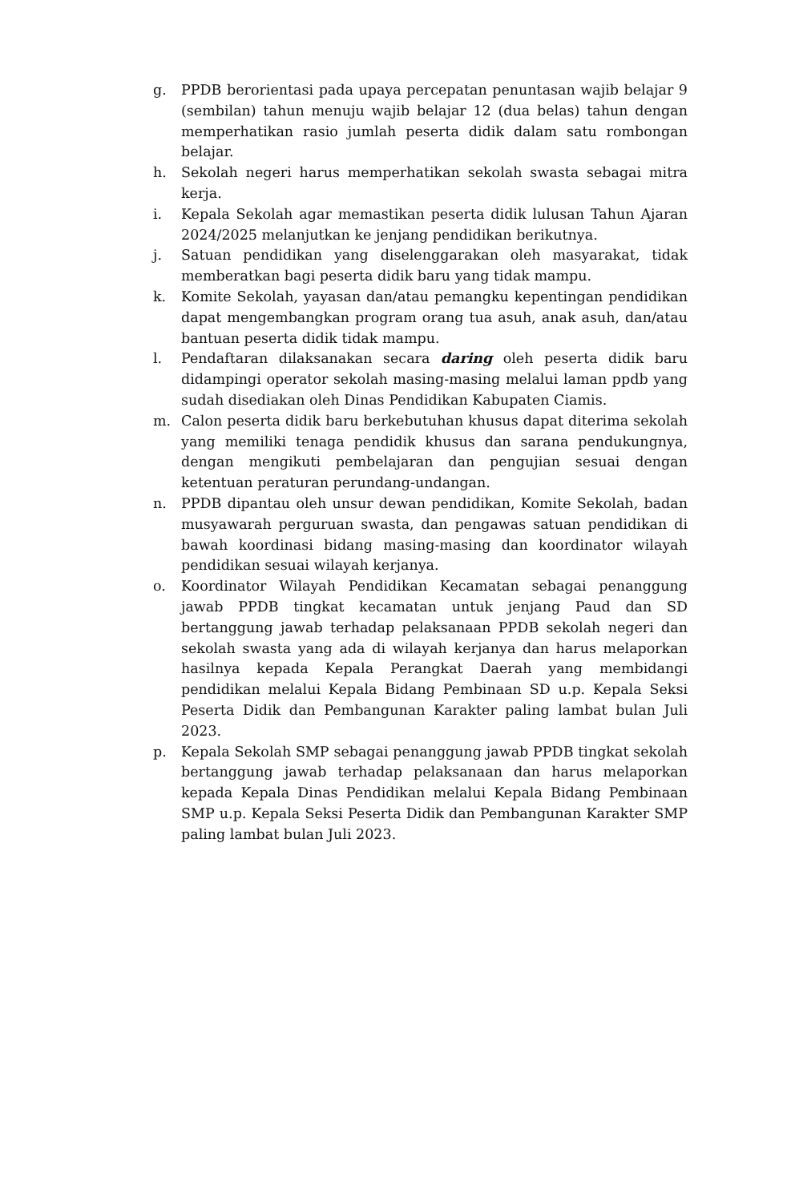g. PPDB berorientasi pada upaya percepatan penuntasan wajib belajar 9 (sembilan) tahun menuju wajib belajar 12 (dua belas) tahun dengan memperhatikan rasio jumlah peserta didik dalam satu rombongan belajar.
h. Sekolah negeri harus memperhatikan sekolah swasta sebagai mitra kerja.
i. Kepala Sekolah agar memastikan peserta didik lulusan Tahun Ajaran 2024/2025 melanjutkan ke jenjang pendidikan berikutnya.
j. Satuan pendidikan yang diselenggarakan oleh masyarakat, tidak memberatkan bagi peserta didik baru yang tidak mampu.
k. Komite Sekolah, yayasan dan/atau pemangku kepentingan pendidikan dapat mengembangkan program orang tua asuh, anak asuh, dan/atau bantuan peserta didik tidak mampu.
l. Pendaftaran dilaksanakan secara daring oleh peserta didik baru didampingi operator sekolah masing-masing melalui laman ppdb yang sudah disediakan oleh Dinas Pendidikan Kabupaten Ciamis.
m. Calon peserta didik baru berkebutuhan khusus dapat diterima sekolah yang memiliki tenaga pendidik khusus dan sarana pendukungnya, dengan mengikuti pembelajaran dan pengujian sesuai dengan ketentuan peraturan perundang-undangan.
n. PPDB dipantau oleh unsur dewan pendidikan, Komite Sekolah, badan musyawarah perguruan swasta, dan pengawas satuan pendidikan di bawah koordinasi bidang masing-masing dan koordinator wilayah pendidikan sesuai wilayah kerjanya.
o. Koordinator Wilayah Pendidikan Kecamatan sebagai penanggung jawab PPDB tingkat kecamatan untuk jenjang Paud dan SD bertanggung jawab terhadap pelaksanaan PPDB sekolah negeri dan sekolah swasta yang ada di wilayah kerjanya dan harus melaporkan hasilnya kepada Kepala Perangkat Daerah yang membidangi pendidikan melalui Kepala Bidang Pembinaan SD u.p. Kepala Seksi Peserta Didik dan Pembangunan Karakter paling lambat bulan Juli 2023.
p. Kepala Sekolah SMP sebagai penanggung jawab PPDB tingkat sekolah bertanggung jawab terhadap pelaksanaan dan harus melaporkan kepada Kepala Dinas Pendidikan melalui Kepala Bidang Pembinaan SMP u.p. Kepala Seksi Peserta Didik dan Pembangunan Karakter SMP paling lambat bulan Juli 2023.